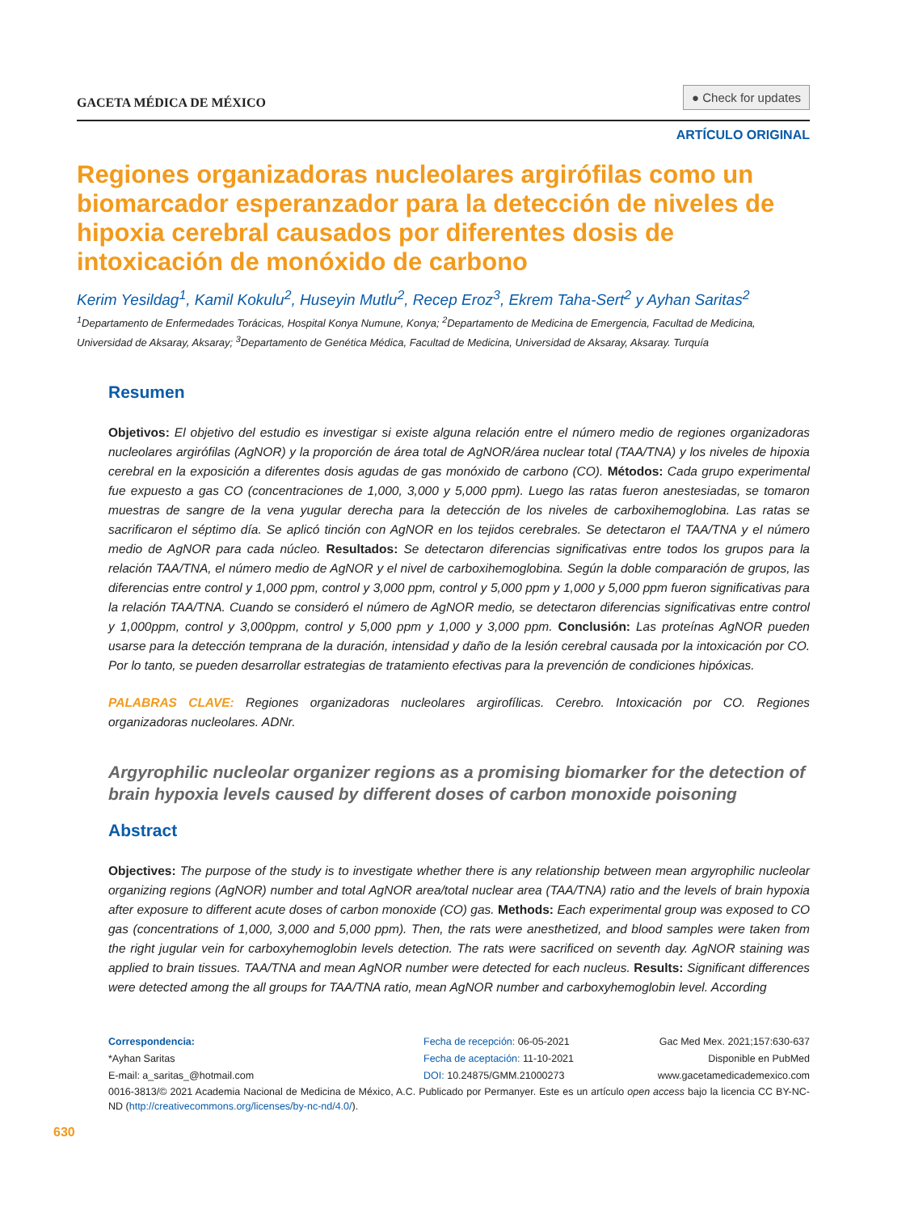GACETA MÉDICA DE MÉXICO
● Check for updates
ARTÍCULO ORIGINAL
Regiones organizadoras nucleolares argirófilas como un biomarcador esperanzador para la detección de niveles de hipoxia cerebral causados por diferentes dosis de intoxicación de monóxido de carbono
Kerim Yesildag<sup>1</sup>, Kamil Kokulu<sup>2</sup>, Huseyin Mutlu<sup>2</sup>, Recep Eroz<sup>3</sup>, Ekrem Taha-Sert<sup>2</sup> y Ayhan Saritas<sup>2</sup>
<sup>1</sup> Departamento de Enfermedades Torácicas, Hospital Konya Numune, Konya; <sup>2</sup>Departamento de Medicina de Emergencia, Facultad de Medicina, Universidad de Aksaray, Aksaray; <sup>3</sup>Departamento de Genética Médica, Facultad de Medicina, Universidad de Aksaray, Aksaray. Turquía
Resumen
Objetivos: El objetivo del estudio es investigar si existe alguna relación entre el número medio de regiones organizadoras nucleolares argirófilas (AgNOR) y la proporción de área total de AgNOR/área nuclear total (TAA/TNA) y los niveles de hipoxia cerebral en la exposición a diferentes dosis agudas de gas monóxido de carbono (CO). Métodos: Cada grupo experimental fue expuesto a gas CO (concentraciones de 1,000, 3,000 y 5,000 ppm). Luego las ratas fueron anestesiadas, se tomaron muestras de sangre de la vena yugular derecha para la detección de los niveles de carboxihemoglobina. Las ratas se sacrificaron el séptimo día. Se aplicó tinción con AgNOR en los tejidos cerebrales. Se detectaron el TAA/TNA y el número medio de AgNOR para cada núcleo. Resultados: Se detectaron diferencias significativas entre todos los grupos para la relación TAA/TNA, el número medio de AgNOR y el nivel de carboxihemoglobina. Según la doble comparación de grupos, las diferencias entre control y 1,000 ppm, control y 3,000 ppm, control y 5,000 ppm y 1,000 y 5,000 ppm fueron significativas para la relación TAA/TNA. Cuando se consideró el número de AgNOR medio, se detectaron diferencias significativas entre control y 1,000ppm, control y 3,000ppm, control y 5,000 ppm y 1,000 y 3,000 ppm. Conclusión: Las proteínas AgNOR pueden usarse para la detección temprana de la duración, intensidad y daño de la lesión cerebral causada por la intoxicación por CO. Por lo tanto, se pueden desarrollar estrategias de tratamiento efectivas para la prevención de condiciones hipóxicas.
PALABRAS CLAVE: Regiones organizadoras nucleolares argirofílicas. Cerebro. Intoxicación por CO. Regiones organizadoras nucleolares. ADNr.
Argyrophilic nucleolar organizer regions as a promising biomarker for the detection of brain hypoxia levels caused by different doses of carbon monoxide poisoning
Abstract
Objectives: The purpose of the study is to investigate whether there is any relationship between mean argyrophilic nucleolar organizing regions (AgNOR) number and total AgNOR area/total nuclear area (TAA/TNA) ratio and the levels of brain hypoxia after exposure to different acute doses of carbon monoxide (CO) gas. Methods: Each experimental group was exposed to CO gas (concentrations of 1,000, 3,000 and 5,000 ppm). Then, the rats were anesthetized, and blood samples were taken from the right jugular vein for carboxyhemoglobin levels detection. The rats were sacrificed on seventh day. AgNOR staining was applied to brain tissues. TAA/TNA and mean AgNOR number were detected for each nucleus. Results: Significant differences were detected among the all groups for TAA/TNA ratio, mean AgNOR number and carboxyhemoglobin level. According
Correspondencia:
*Ayhan Saritas
E-mail: a_saritas_@hotmail.com
Fecha de recepción: 06-05-2021
Fecha de aceptación: 11-10-2021
DOI: 10.24875/GMM.21000273
Gac Med Mex. 2021;157:630-637
Disponible en PubMed
www.gacetamedicademexico.com
0016-3813/© 2021 Academia Nacional de Medicina de México, A.C. Publicado por Permanyer. Este es un artículo open access bajo la licencia CC BY-NC-ND (http://creativecommons.org/licenses/by-nc-nd/4.0/).
630